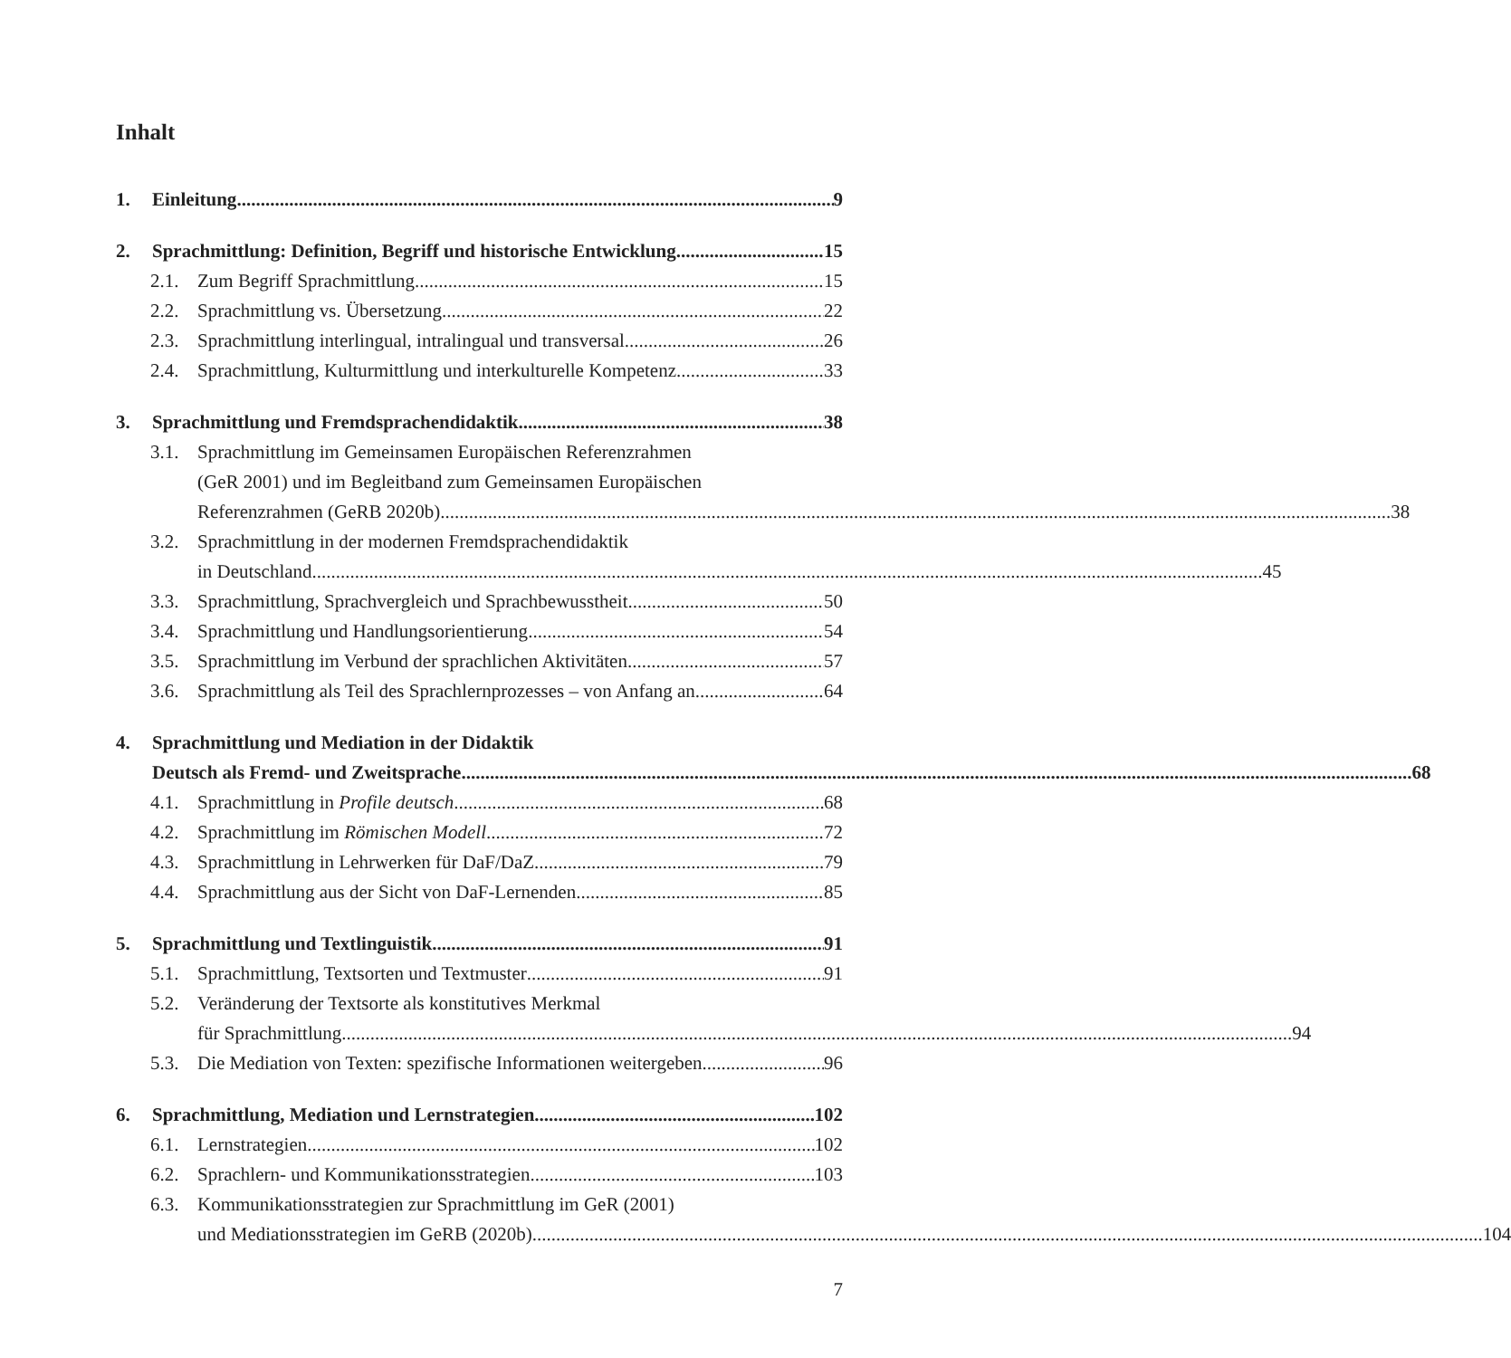Inhalt
1. Einleitung 9
2. Sprachmittlung: Definition, Begriff und historische Entwicklung 15
2.1. Zum Begriff Sprachmittlung 15
2.2. Sprachmittlung vs. Übersetzung 22
2.3. Sprachmittlung interlingual, intralingual und transversal 26
2.4. Sprachmittlung, Kulturmittlung und interkulturelle Kompetenz 33
3. Sprachmittlung und Fremdsprachendidaktik 38
3.1. Sprachmittlung im Gemeinsamen Europäischen Referenzrahmen
(GeR 2001) und im Begleitband zum Gemeinsamen Europäischen
Referenzrahmen (GeRB 2020b) 38
3.2. Sprachmittlung in der modernen Fremdsprachendidaktik
in Deutschland 45
3.3. Sprachmittlung, Sprachvergleich und Sprachbewusstheit 50
3.4. Sprachmittlung und Handlungsorientierung 54
3.5. Sprachmittlung im Verbund der sprachlichen Aktivitäten 57
3.6. Sprachmittlung als Teil des Sprachlernprozesses – von Anfang an 64
4. Sprachmittlung und Mediation in der Didaktik
Deutsch als Fremd- und Zweitsprache 68
4.1. Sprachmittlung in Profile deutsch 68
4.2. Sprachmittlung im Römischen Modell 72
4.3. Sprachmittlung in Lehrwerken für DaF/DaZ 79
4.4. Sprachmittlung aus der Sicht von DaF-Lernenden 85
5. Sprachmittlung und Textlinguistik 91
5.1. Sprachmittlung, Textsorten und Textmuster 91
5.2. Veränderung der Textsorte als konstitutives Merkmal
für Sprachmittlung 94
5.3. Die Mediation von Texten: spezifische Informationen weitergeben 96
6. Sprachmittlung, Mediation und Lernstrategien 102
6.1. Lernstrategien 102
6.2. Sprachlern- und Kommunikationsstrategien 103
6.3. Kommunikationsstrategien zur Sprachmittlung im GeR (2001)
und Mediationsstrategien im GeRB (2020b) 104
7